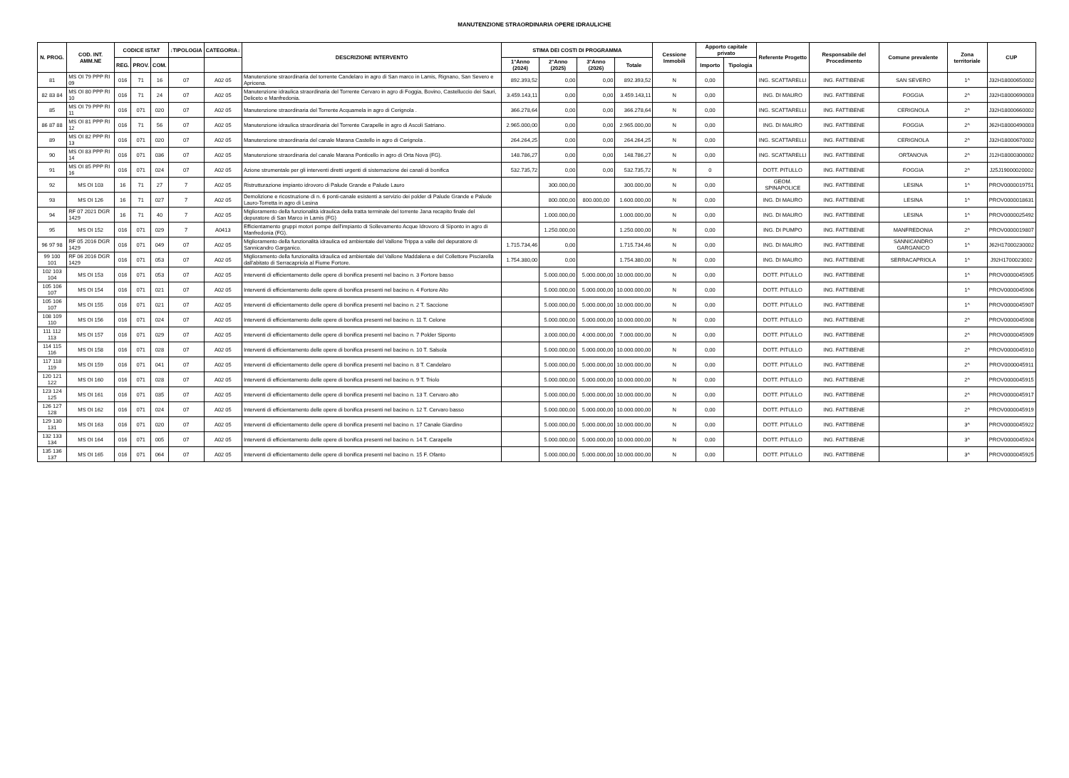MANUTENZIONE STRAORDINARIA OPERE IDRAULICHE
| N. PROG. | COD. INT. AMM.NE | CODICE ISTAT | | | ↓TIPOLOGIA | CATEGORIA↓ | DESCRIZIONE INTERVENTO | STIMA DEI COSTI DI PROGRAMMA | | | | Cessione Immobili | Apporto capitale privato | | Referente Progetto | Responsabile del Procedimento | Comune prevalente | Zona territoriale | CUP |
| --- | --- | --- | --- | --- | --- | --- | --- | --- | --- | --- | --- | --- | --- | --- | --- | --- | --- | --- | --- |
| | | REG. | PROV. | COM. | | | | 1°Anno (2024) | 2°Anno (2025) | 3°Anno (2026) | Totale | | Importo | Tipologia | | | | | |
| 81 | MS OI 79 PPP RI 09 | 016 | 71 | 16 | 07 | A02 05 | Manutenzione straordinaria del torrente Candelaro in agro di San marco in Lamis, Rignano, San Severo e Apricena. | 892.393,52 | 0,00 | 0,00 | 892.393,52 | N | 0,00 | | ING. SCATTARELLI | ING. FATTIBENE | SAN SEVERO | 1^ | J32H18000650002 |
| 82 83 84 | MS OI 80 PPP RI 10 | 016 | 71 | 24 | 07 | A02 05 | Manutenzione idraulica straordinaria del Torrente Cervaro in agro di Foggia, Bovino, Castelluccio dei Sauri, Deliceto e Manfredonia. | 3.459.143,11 | 0,00 | 0,00 | 3.459.143,11 | N | 0,00 | | ING. DI MAURO | ING. FATTIBENE | FOGGIA | 2^ | J32H18000690003 |
| 85 | MS OI 79 PPP RI 11 | 016 | 071 | 020 | 07 | A02 05 | Manutenzione straordinaria del Torrente Acquamela in agro di Cerignola . | 366.278,64 | 0,00 | 0,00 | 366.278,64 | N | 0,00 | | ING. SCATTARELLI | ING. FATTIBENE | CERIGNOLA | 2^ | J32H18000660002 |
| 86 87 88 | MS OI 81 PPP RI 12 | 016 | 71 | 56 | 07 | A02 05 | Manutenzione idraulica straordinaria del Torrente Carapelle in agro di Ascoli Satriano. | 2.965.000,00 | 0,00 | 0,00 | 2.965.000,00 | N | 0,00 | | ING. DI MAURO | ING. FATTIBENE | FOGGIA | 2^ | J62H18000490003 |
| 89 | MS OI 82 PPP RI 13 | 016 | 071 | 020 | 07 | A02 05 | Manutenzione straordinaria del canale Marana Castello in agro di Cerignola . | 264.264,25 | 0,00 | 0,00 | 264.264,25 | N | 0,00 | | ING. SCATTARELLI | ING. FATTIBENE | CERIGNOLA | 2^ | J32H18000670002 |
| 90 | MS OI 83 PPP RI 14 | 016 | 071 | 036 | 07 | A02 05 | Manutenzione straordinaria del canale Marana Ponticello in agro di Orta Nova (FG). | 148.786,27 | 0,00 | 0,00 | 148.786,27 | N | 0,00 | | ING. SCATTARELLI | ING. FATTIBENE | ORTANOVA | 2^ | J12H18000300002 |
| 91 | MS OI 85 PPP RI 16 | 016 | 071 | 024 | 07 | A02 05 | Azione strumentale per gli interventi diretti urgenti di sistemazione dei canali di bonifica | 532.735,72 | 0,00 | 0,00 | 532.735,72 | N | 0 | | DOTT. PITULLO | ING. FATTIBENE | FOGGIA | 2^ | J25J19000020002 |
| 92 | MS OI 103 | 16 | 71 | 27 | 7 | A02 05 | Ristrutturazione impianto idrovoro di Palude Grande e Palude Lauro | | 300.000,00 | | 300.000,00 | N | 0,00 | | GEOM. SPINAPOLICE | ING. FATTIBENE | LESINA | 1^ | PROV0000019751 |
| 93 | MS OI 126 | 16 | 71 | 027 | 7 | A02 05 | Demolizione e ricostruzione di n. 6 ponti-canale esistenti a servizio dei polder di Palude Grande e Palude Lauro-Torretta in agro di Lesina | | 800.000,00 | 800.000,00 | 1.600.000,00 | N | 0,00 | | ING. DI MAURO | ING. FATTIBENE | LESINA | 1^ | PROV0000018631 |
| 94 | RF 07 2021 DGR 1429 | 16 | 71 | 40 | 7 | A02 05 | Miglioramento della funzionalità idraulica della tratta terminale del torrente Jana recapito finale del depuratore di San Marco in Lamis (FG) | | 1.000.000,00 | | 1.000.000,00 | N | 0,00 | | ING. DI MAURO | ING. FATTIBENE | LESINA | 1^ | PROV0000025492 |
| 95 | MS OI 152 | 016 | 071 | 029 | 7 | A0413 | Efficientamento gruppi motori pompe dell'impianto di Sollevamento Acque Idrovoro di Siponto in agro di Manfredonia (FG). | | 1.250.000,00 | | 1.250.000,00 | N | 0,00 | | ING. DI PUMPO | ING. FATTIBENE | MANFREDONIA | 2^ | PROV0000019807 |
| 96 97 98 | RF 05 2016 DGR 1429 | 016 | 071 | 049 | 07 | A02 05 | Miglioramento della funzionalità idraulica ed ambientale del Vallone Trippa a valle del depuratore di Sannicandro Garganico. | 1.715.734,46 | 0,00 | | 1.715.734,46 | N | 0,00 | | ING. DI MAURO | ING. FATTIBENE | SANNICANDRO GARGANICO | 1^ | J62H17000230002 |
| 99 100 101 | RF 06 2016 DGR 1429 | 016 | 071 | 053 | 07 | A02 05 | Miglioramento della funzionalità idraulica ed ambientale del Vallone Maddalena e del Collettore Pisciarella dall'abitato di Serracapriola al Fiume Fortore. | 1.754.380,00 | 0,00 | | 1.754.380,00 | N | 0,00 | | ING. DI MAURO | ING. FATTIBENE | SERRACAPRIOLA | 1^ | J92H1700023002 |
| 102 103 104 | MS OI 153 | 016 | 071 | 053 | 07 | A02 05 | Interventi di efficientamento delle opere di bonifica presenti nel bacino n. 3 Fortore basso | | 5.000.000,00 | 5.000.000,00 | 10.000.000,00 | N | 0,00 | | DOTT. PITULLO | ING. FATTIBENE | | 1^ | PROV0000045905 |
| 105 106 107 | MS OI 154 | 016 | 071 | 021 | 07 | A02 05 | Interventi di efficientamento delle opere di bonifica presenti nel bacino n. 4 Fortore Alto | | 5.000.000,00 | 5.000.000,00 | 10.000.000,00 | N | 0,00 | | DOTT. PITULLO | ING. FATTIBENE | | 1^ | PROV0000045906 |
| 105 106 107 | MS OI 155 | 016 | 071 | 021 | 07 | A02 05 | Interventi di efficientamento delle opere di bonifica presenti nel bacino n. 2 T. Saccione | | 5.000.000,00 | 5.000.000,00 | 10.000.000,00 | N | 0,00 | | DOTT. PITULLO | ING. FATTIBENE | | 1^ | PROV0000045907 |
| 108 109 110 | MS OI 156 | 016 | 071 | 024 | 07 | A02 05 | Interventi di efficientamento delle opere di bonifica presenti nel bacino n. 11 T. Celone | | 5.000.000,00 | 5.000.000,00 | 10.000.000,00 | N | 0,00 | | DOTT. PITULLO | ING. FATTIBENE | | 2^ | PROV0000045908 |
| 111 112 113 | MS OI 157 | 016 | 071 | 029 | 07 | A02 05 | Interventi di efficientamento delle opere di bonifica presenti nel bacino n. 7 Polder Siponto | | 3.000.000,00 | 4.000.000,00 | 7.000.000,00 | N | 0,00 | | DOTT. PITULLO | ING. FATTIBENE | | 2^ | PROV0000045909 |
| 114 115 116 | MS OI 158 | 016 | 071 | 028 | 07 | A02 05 | Interventi di efficientamento delle opere di bonifica presenti nel bacino n. 10 T. Salsola | | 5.000.000,00 | 5.000.000,00 | 10.000.000,00 | N | 0,00 | | DOTT. PITULLO | ING. FATTIBENE | | 2^ | PROV0000045910 |
| 117 118 119 | MS OI 159 | 016 | 071 | 041 | 07 | A02 05 | Interventi di efficientamento delle opere di bonifica presenti nel bacino n. 8 T. Candelaro | | 5.000.000,00 | 5.000.000,00 | 10.000.000,00 | N | 0,00 | | DOTT. PITULLO | ING. FATTIBENE | | 2^ | PROV0000045911 |
| 120 121 122 | MS OI 160 | 016 | 071 | 028 | 07 | A02 05 | Interventi di efficientamento delle opere di bonifica presenti nel bacino n. 9 T. Triolo | | 5.000.000,00 | 5.000.000,00 | 10.000.000,00 | N | 0,00 | | DOTT. PITULLO | ING. FATTIBENE | | 2^ | PROV0000045915 |
| 123 124 125 | MS OI 161 | 016 | 071 | 035 | 07 | A02 05 | Interventi di efficientamento delle opere di bonifica presenti nel bacino n. 13 T. Cervaro alto | | 5.000.000,00 | 5.000.000,00 | 10.000.000,00 | N | 0,00 | | DOTT. PITULLO | ING. FATTIBENE | | 2^ | PROV0000045917 |
| 126 127 128 | MS OI 162 | 016 | 071 | 024 | 07 | A02 05 | Interventi di efficientamento delle opere di bonifica presenti nel bacino n. 12 T. Cervaro basso | | 5.000.000,00 | 5.000.000,00 | 10.000.000,00 | N | 0,00 | | DOTT. PITULLO | ING. FATTIBENE | | 2^ | PROV0000045919 |
| 129 130 131 | MS OI 163 | 016 | 071 | 020 | 07 | A02 05 | Interventi di efficientamento delle opere di bonifica presenti nel bacino n. 17 Canale Giardino | | 5.000.000,00 | 5.000.000,00 | 10.000.000,00 | N | 0,00 | | DOTT. PITULLO | ING. FATTIBENE | | 3^ | PROV0000045922 |
| 132 133 134 | MS OI 164 | 016 | 071 | 005 | 07 | A02 05 | Interventi di efficientamento delle opere di bonifica presenti nel bacino n. 14 T. Carapelle | | 5.000.000,00 | 5.000.000,00 | 10.000.000,00 | N | 0,00 | | DOTT. PITULLO | ING. FATTIBENE | | 3^ | PROV0000045924 |
| 135 136 137 | MS OI 165 | 016 | 071 | 064 | 07 | A02 05 | Interventi di efficientamento delle opere di bonifica presenti nel bacino n. 15 F. Ofanto | | 5.000.000,00 | 5.000.000,00 | 10.000.000,00 | N | 0,00 | | DOTT. PITULLO | ING. FATTIBENE | | 3^ | PROV0000045925 |